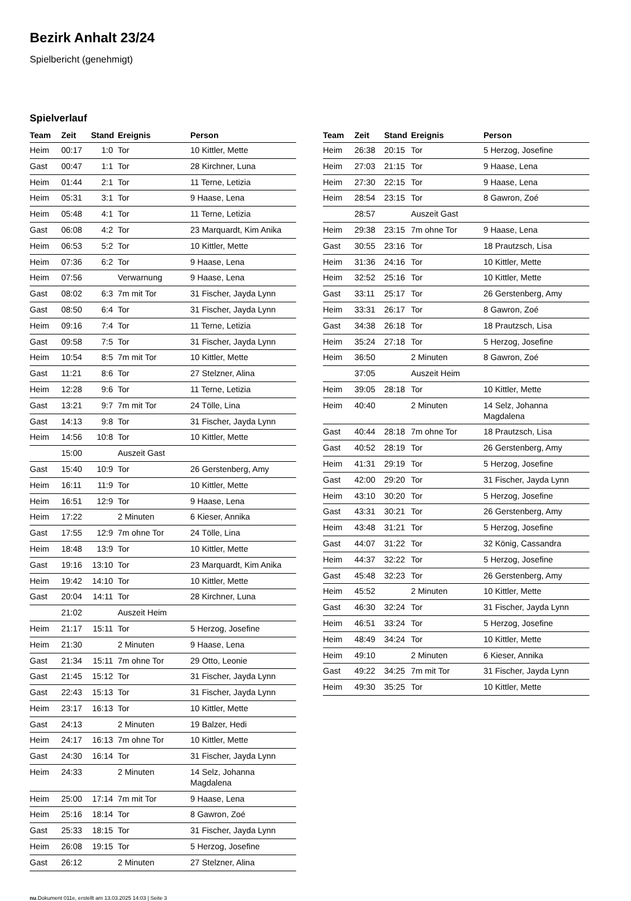Bezirk Anhalt 23/24
Spielbericht (genehmigt)
Spielverlauf
| Team | Zeit | Stand | Ereignis | Person |
| --- | --- | --- | --- | --- |
| Heim | 00:17 | 1:0 | Tor | 10 Kittler, Mette |
| Gast | 00:47 | 1:1 | Tor | 28 Kirchner, Luna |
| Heim | 01:44 | 2:1 | Tor | 11 Terne, Letizia |
| Heim | 05:31 | 3:1 | Tor | 9 Haase, Lena |
| Heim | 05:48 | 4:1 | Tor | 11 Terne, Letizia |
| Gast | 06:08 | 4:2 | Tor | 23 Marquardt, Kim Anika |
| Heim | 06:53 | 5:2 | Tor | 10 Kittler, Mette |
| Heim | 07:36 | 6:2 | Tor | 9 Haase, Lena |
| Heim | 07:56 | | Verwarnung | 9 Haase, Lena |
| Gast | 08:02 | 6:3 | 7m mit Tor | 31 Fischer, Jayda Lynn |
| Gast | 08:50 | 6:4 | Tor | 31 Fischer, Jayda Lynn |
| Heim | 09:16 | 7:4 | Tor | 11 Terne, Letizia |
| Gast | 09:58 | 7:5 | Tor | 31 Fischer, Jayda Lynn |
| Heim | 10:54 | 8:5 | 7m mit Tor | 10 Kittler, Mette |
| Gast | 11:21 | 8:6 | Tor | 27 Stelzner, Alina |
| Heim | 12:28 | 9:6 | Tor | 11 Terne, Letizia |
| Gast | 13:21 | 9:7 | 7m mit Tor | 24 Tölle, Lina |
| Gast | 14:13 | 9:8 | Tor | 31 Fischer, Jayda Lynn |
| Heim | 14:56 | 10:8 | Tor | 10 Kittler, Mette |
| | 15:00 | | Auszeit Gast | |
| Gast | 15:40 | 10:9 | Tor | 26 Gerstenberg, Amy |
| Heim | 16:11 | 11:9 | Tor | 10 Kittler, Mette |
| Heim | 16:51 | 12:9 | Tor | 9 Haase, Lena |
| Heim | 17:22 | | 2 Minuten | 6 Kieser, Annika |
| Gast | 17:55 | 12:9 | 7m ohne Tor | 24 Tölle, Lina |
| Heim | 18:48 | 13:9 | Tor | 10 Kittler, Mette |
| Gast | 19:16 | 13:10 | Tor | 23 Marquardt, Kim Anika |
| Heim | 19:42 | 14:10 | Tor | 10 Kittler, Mette |
| Gast | 20:04 | 14:11 | Tor | 28 Kirchner, Luna |
| | 21:02 | | Auszeit Heim | |
| Heim | 21:17 | 15:11 | Tor | 5 Herzog, Josefine |
| Heim | 21:30 | | 2 Minuten | 9 Haase, Lena |
| Gast | 21:34 | 15:11 | 7m ohne Tor | 29 Otto, Leonie |
| Gast | 21:45 | 15:12 | Tor | 31 Fischer, Jayda Lynn |
| Gast | 22:43 | 15:13 | Tor | 31 Fischer, Jayda Lynn |
| Heim | 23:17 | 16:13 | Tor | 10 Kittler, Mette |
| Gast | 24:13 | | 2 Minuten | 19 Balzer, Hedi |
| Heim | 24:17 | 16:13 | 7m ohne Tor | 10 Kittler, Mette |
| Gast | 24:30 | 16:14 | Tor | 31 Fischer, Jayda Lynn |
| Heim | 24:33 | | 2 Minuten | 14 Selz, Johanna Magdalena |
| Heim | 25:00 | 17:14 | 7m mit Tor | 9 Haase, Lena |
| Heim | 25:16 | 18:14 | Tor | 8 Gawron, Zoé |
| Gast | 25:33 | 18:15 | Tor | 31 Fischer, Jayda Lynn |
| Heim | 26:08 | 19:15 | Tor | 5 Herzog, Josefine |
| Gast | 26:12 | | 2 Minuten | 27 Stelzner, Alina |
| Team | Zeit | Stand | Ereignis | Person |
| --- | --- | --- | --- | --- |
| Heim | 26:38 | 20:15 | Tor | 5 Herzog, Josefine |
| Heim | 27:03 | 21:15 | Tor | 9 Haase, Lena |
| Heim | 27:30 | 22:15 | Tor | 9 Haase, Lena |
| Heim | 28:54 | 23:15 | Tor | 8 Gawron, Zoé |
| | 28:57 | | Auszeit Gast | |
| Heim | 29:38 | 23:15 | 7m ohne Tor | 9 Haase, Lena |
| Gast | 30:55 | 23:16 | Tor | 18 Prautzsch, Lisa |
| Heim | 31:36 | 24:16 | Tor | 10 Kittler, Mette |
| Heim | 32:52 | 25:16 | Tor | 10 Kittler, Mette |
| Gast | 33:11 | 25:17 | Tor | 26 Gerstenberg, Amy |
| Heim | 33:31 | 26:17 | Tor | 8 Gawron, Zoé |
| Gast | 34:38 | 26:18 | Tor | 18 Prautzsch, Lisa |
| Heim | 35:24 | 27:18 | Tor | 5 Herzog, Josefine |
| Heim | 36:50 | | 2 Minuten | 8 Gawron, Zoé |
| | 37:05 | | Auszeit Heim | |
| Heim | 39:05 | 28:18 | Tor | 10 Kittler, Mette |
| Heim | 40:40 | | 2 Minuten | 14 Selz, Johanna Magdalena |
| Gast | 40:44 | 28:18 | 7m ohne Tor | 18 Prautzsch, Lisa |
| Gast | 40:52 | 28:19 | Tor | 26 Gerstenberg, Amy |
| Heim | 41:31 | 29:19 | Tor | 5 Herzog, Josefine |
| Gast | 42:00 | 29:20 | Tor | 31 Fischer, Jayda Lynn |
| Heim | 43:10 | 30:20 | Tor | 5 Herzog, Josefine |
| Gast | 43:31 | 30:21 | Tor | 26 Gerstenberg, Amy |
| Heim | 43:48 | 31:21 | Tor | 5 Herzog, Josefine |
| Gast | 44:07 | 31:22 | Tor | 32 König, Cassandra |
| Heim | 44:37 | 32:22 | Tor | 5 Herzog, Josefine |
| Gast | 45:48 | 32:23 | Tor | 26 Gerstenberg, Amy |
| Heim | 45:52 | | 2 Minuten | 10 Kittler, Mette |
| Gast | 46:30 | 32:24 | Tor | 31 Fischer, Jayda Lynn |
| Heim | 46:51 | 33:24 | Tor | 5 Herzog, Josefine |
| Heim | 48:49 | 34:24 | Tor | 10 Kittler, Mette |
| Heim | 49:10 | | 2 Minuten | 6 Kieser, Annika |
| Gast | 49:22 | 34:25 | 7m mit Tor | 31 Fischer, Jayda Lynn |
| Heim | 49:30 | 35:25 | Tor | 10 Kittler, Mette |
nu.Dokument 011e, erstellt am 13.03.2025 14:03 | Seite 3